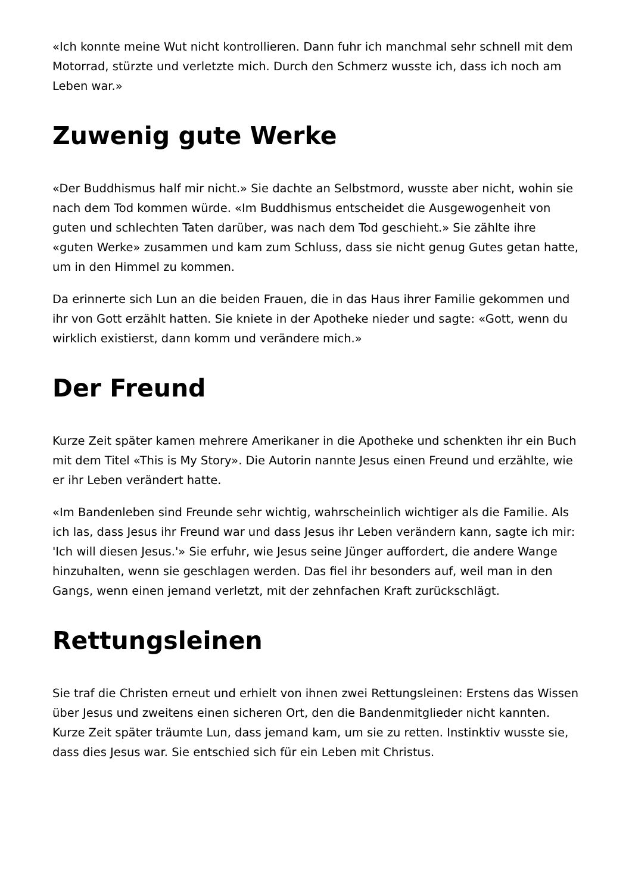«Ich konnte meine Wut nicht kontrollieren. Dann fuhr ich manchmal sehr schnell mit dem Motorrad, stürzte und verletzte mich. Durch den Schmerz wusste ich, dass ich noch am Leben war.»
Zuwenig gute Werke
«Der Buddhismus half mir nicht.» Sie dachte an Selbstmord, wusste aber nicht, wohin sie nach dem Tod kommen würde. «Im Buddhismus entscheidet die Ausgewogenheit von guten und schlechten Taten darüber, was nach dem Tod geschieht.» Sie zählte ihre «guten Werke» zusammen und kam zum Schluss, dass sie nicht genug Gutes getan hatte, um in den Himmel zu kommen.
Da erinnerte sich Lun an die beiden Frauen, die in das Haus ihrer Familie gekommen und ihr von Gott erzählt hatten. Sie kniete in der Apotheke nieder und sagte: «Gott, wenn du wirklich existierst, dann komm und verändere mich.»
Der Freund
Kurze Zeit später kamen mehrere Amerikaner in die Apotheke und schenkten ihr ein Buch mit dem Titel «This is My Story». Die Autorin nannte Jesus einen Freund und erzählte, wie er ihr Leben verändert hatte.
«Im Bandenleben sind Freunde sehr wichtig, wahrscheinlich wichtiger als die Familie. Als ich las, dass Jesus ihr Freund war und dass Jesus ihr Leben verändern kann, sagte ich mir: 'Ich will diesen Jesus.'» Sie erfuhr, wie Jesus seine Jünger auffordert, die andere Wange hinzuhalten, wenn sie geschlagen werden. Das fiel ihr besonders auf, weil man in den Gangs, wenn einen jemand verletzt, mit der zehnfachen Kraft zurückschlägt.
Rettungsleinen
Sie traf die Christen erneut und erhielt von ihnen zwei Rettungsleinen: Erstens das Wissen über Jesus und zweitens einen sicheren Ort, den die Bandenmitglieder nicht kannten. Kurze Zeit später träumte Lun, dass jemand kam, um sie zu retten. Instinktiv wusste sie, dass dies Jesus war. Sie entschied sich für ein Leben mit Christus.